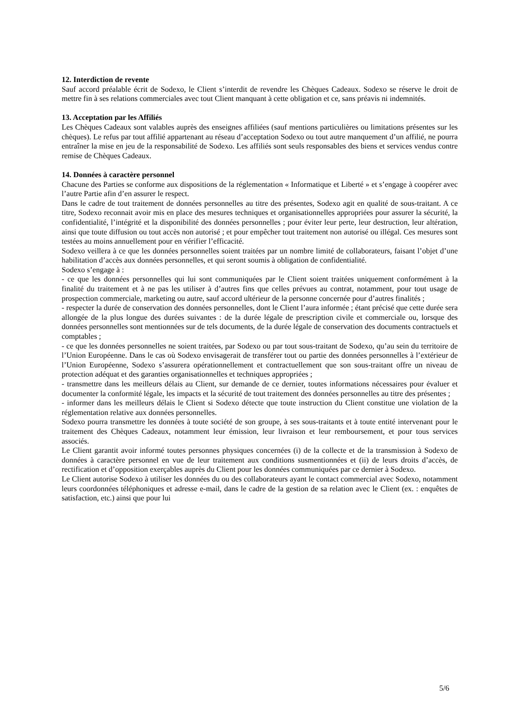12. Interdiction de revente
Sauf accord préalable écrit de Sodexo, le Client s’interdit de revendre les Chèques Cadeaux. Sodexo se réserve le droit de mettre fin à ses relations commerciales avec tout Client manquant à cette obligation et ce, sans préavis ni indemnités.
13. Acceptation par les Affiliés
Les Chèques Cadeaux sont valables auprès des enseignes affiliées (sauf mentions particulières ou limitations présentes sur les chèques). Le refus par tout affilié appartenant au réseau d’acceptation Sodexo ou tout autre manquement d’un affilié, ne pourra entraîner la mise en jeu de la responsabilité de Sodexo. Les affiliés sont seuls responsables des biens et services vendus contre remise de Chèques Cadeaux.
14. Données à caractère personnel
Chacune des Parties se conforme aux dispositions de la réglementation « Informatique et Liberté » et s’engage à coopérer avec l’autre Partie afin d’en assurer le respect.
Dans le cadre de tout traitement de données personnelles au titre des présentes, Sodexo agit en qualité de sous-traitant. A ce titre, Sodexo reconnait avoir mis en place des mesures techniques et organisationnelles appropriées pour assurer la sécurité, la confidentialité, l’intégrité et la disponibilité des données personnelles ; pour éviter leur perte, leur destruction, leur altération, ainsi que toute diffusion ou tout accès non autorisé ; et pour empêcher tout traitement non autorisé ou illégal. Ces mesures sont testées au moins annuellement pour en vérifier l’efficacité.
Sodexo veillera à ce que les données personnelles soient traitées par un nombre limité de collaborateurs, faisant l’objet d’une habilitation d’accès aux données personnelles, et qui seront soumis à obligation de confidentialité.
Sodexo s’engage à :
- ce que les données personnelles qui lui sont communiquées par le Client soient traitées uniquement conformément à la finalité du traitement et à ne pas les utiliser à d’autres fins que celles prévues au contrat, notamment, pour tout usage de prospection commerciale, marketing ou autre, sauf accord ultérieur de la personne concernée pour d’autres finalités ;
- respecter la durée de conservation des données personnelles, dont le Client l’aura informée ; étant précisé que cette durée sera allongée de la plus longue des durées suivantes : de la durée légale de prescription civile et commerciale ou, lorsque des données personnelles sont mentionnées sur de tels documents, de la durée légale de conservation des documents contractuels et comptables ;
- ce que les données personnelles ne soient traitées, par Sodexo ou par tout sous-traitant de Sodexo, qu’au sein du territoire de l’Union Européenne. Dans le cas où Sodexo envisagerait de transférer tout ou partie des données personnelles à l’extérieur de l’Union Européenne, Sodexo s’assurera opérationnellement et contractuellement que son sous-traitant offre un niveau de protection adéquat et des garanties organisationnelles et techniques appropriées ;
- transmettre dans les meilleurs délais au Client, sur demande de ce dernier, toutes informations nécessaires pour évaluer et documenter la conformité légale, les impacts et la sécurité de tout traitement des données personnelles au titre des présentes ;
- informer dans les meilleurs délais le Client si Sodexo détecte que toute instruction du Client constitue une violation de la réglementation relative aux données personnelles.
Sodexo pourra transmettre les données à toute société de son groupe, à ses sous-traitants et à toute entité intervenant pour le traitement des Chèques Cadeaux, notamment leur émission, leur livraison et leur remboursement, et pour tous services associés.
Le Client garantit avoir informé toutes personnes physiques concernées (i) de la collecte et de la transmission à Sodexo de données à caractère personnel en vue de leur traitement aux conditions susmentionnées et (ii) de leurs droits d’accès, de rectification et d’opposition exerçables auprès du Client pour les données communiquées par ce dernier à Sodexo.
Le Client autorise Sodexo à utiliser les données du ou des collaborateurs ayant le contact commercial avec Sodexo, notamment leurs coordonnées téléphoniques et adresse e-mail, dans le cadre de la gestion de sa relation avec le Client (ex. : enquêtes de satisfaction, etc.) ainsi que pour lui
5/6